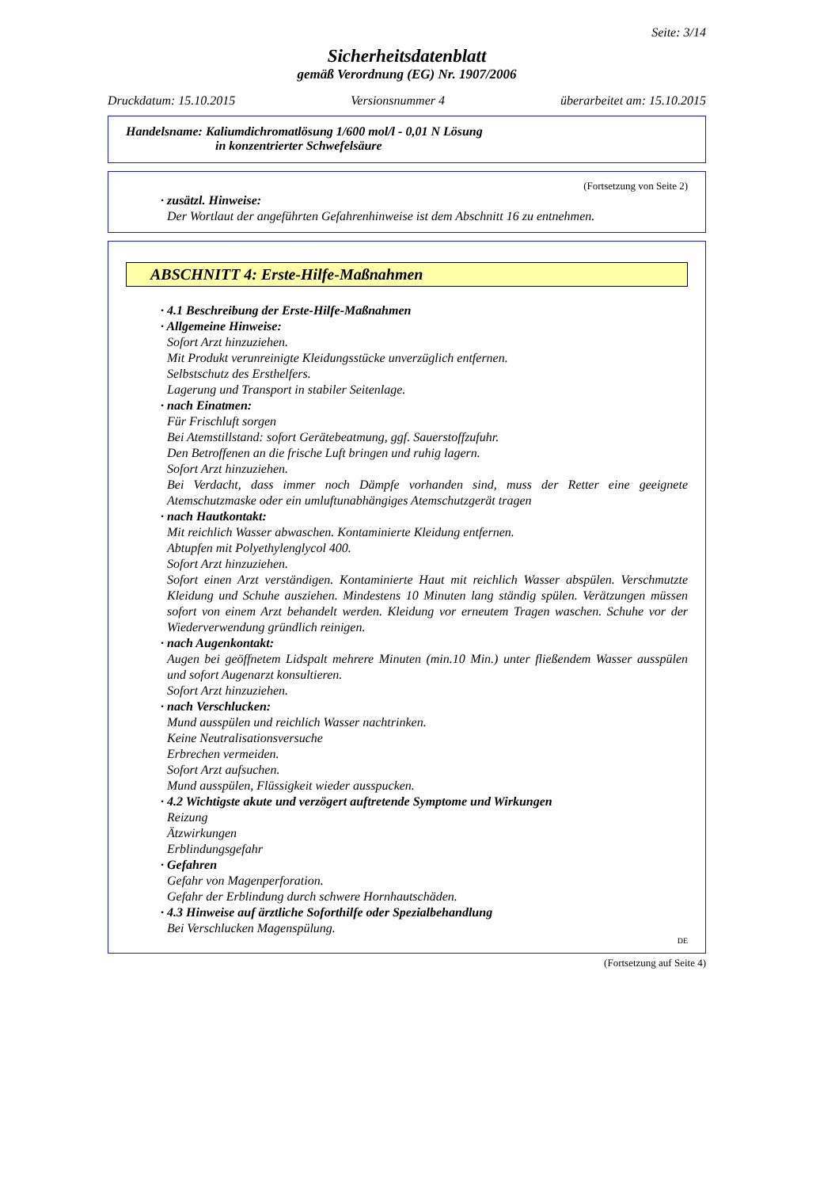Seite: 3/14
Sicherheitsdatenblatt
gemäß Verordnung (EG) Nr. 1907/2006
Druckdatum: 15.10.2015 Versionsnummer 4 überarbeitet am: 15.10.2015
Handelsname: Kaliumdichromatlösung 1/600 mol/l - 0,01 N Lösung
in konzentrierter Schwefelsäure
(Fortsetzung von Seite 2)
· zusätzl. Hinweise:
Der Wortlaut der angeführten Gefahrenhinweise ist dem Abschnitt 16 zu entnehmen.
ABSCHNITT 4: Erste-Hilfe-Maßnahmen
· 4.1 Beschreibung der Erste-Hilfe-Maßnahmen
· Allgemeine Hinweise:
Sofort Arzt hinzuziehen.
Mit Produkt verunreinigte Kleidungsstücke unverzüglich entfernen.
Selbstschutz des Ersthelfers.
Lagerung und Transport in stabiler Seitenlage.
· nach Einatmen:
Für Frischluft sorgen
Bei Atemstillstand: sofort Gerätebeatmung, ggf. Sauerstoffzufuhr.
Den Betroffenen an die frische Luft bringen und ruhig lagern.
Sofort Arzt hinzuziehen.
Bei Verdacht, dass immer noch Dämpfe vorhanden sind, muss der Retter eine geeignete Atemschutzmaske oder ein umluftunabhängiges Atemschutzgerät tragen
· nach Hautkontakt:
Mit reichlich Wasser abwaschen. Kontaminierte Kleidung entfernen.
Abtupfen mit Polyethylenglycol 400.
Sofort Arzt hinzuziehen.
Sofort einen Arzt verständigen. Kontaminierte Haut mit reichlich Wasser abspülen. Verschmutzte Kleidung und Schuhe ausziehen. Mindestens 10 Minuten lang ständig spülen. Verätzungen müssen sofort von einem Arzt behandelt werden. Kleidung vor erneutem Tragen waschen. Schuhe vor der Wiederverwendung gründlich reinigen.
· nach Augenkontakt:
Augen bei geöffnetem Lidspalt mehrere Minuten (min.10 Min.) unter fließendem Wasser ausspülen und sofort Augenarzt konsultieren.
Sofort Arzt hinzuziehen.
· nach Verschlucken:
Mund ausspülen und reichlich Wasser nachtrinken.
Keine Neutralisationsversuche
Erbrechen vermeiden.
Sofort Arzt aufsuchen.
Mund ausspülen, Flüssigkeit wieder ausspucken.
· 4.2 Wichtigste akute und verzögert auftretende Symptome und Wirkungen
Reizung
Ätzwirkungen
Erblindungsgefahr
· Gefahren
Gefahr von Magenperforation.
Gefahr der Erblindung durch schwere Hornhautschäden.
· 4.3 Hinweise auf ärztliche Soforthilfe oder Spezialbehandlung
Bei Verschlucken Magenspülung.
DE
(Fortsetzung auf Seite 4)